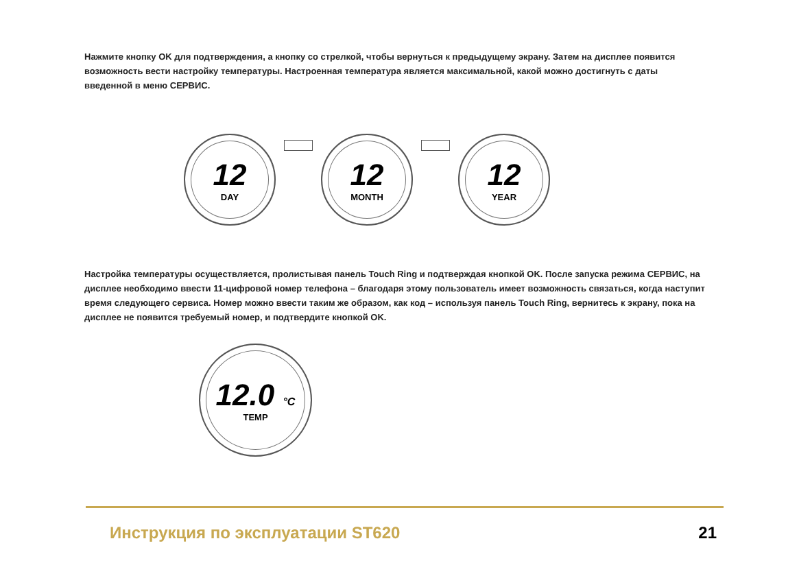Нажмите кнопку OK для подтверждения, а кнопку со стрелкой, чтобы вернуться к предыдущему экрану. Затем на дисплее появится возможность вести настройку температуры. Настроенная температура является максимальной, какой можно достигнуть с даты введенной в меню СЕРВИС.
12
DAY
12
MONTH
12
YEAR
Настройка температуры осуществляется, пролистывая панель Touch Ring и подтверждая кнопкой OK. После запуска режима СЕРВИС, на дисплее необходимо ввести 11-цифровой номер телефона – благодаря этому пользователь имеет возможность связаться, когда наступит время следующего сервиса. Номер можно ввести таким же образом, как код – используя панель Touch Ring, вернитесь к экрану, пока на дисплее не появится требуемый номер, и подтвердите кнопкой OK.
12.0 °C
TEMP
Инструкция по эксплуатации ST620 21